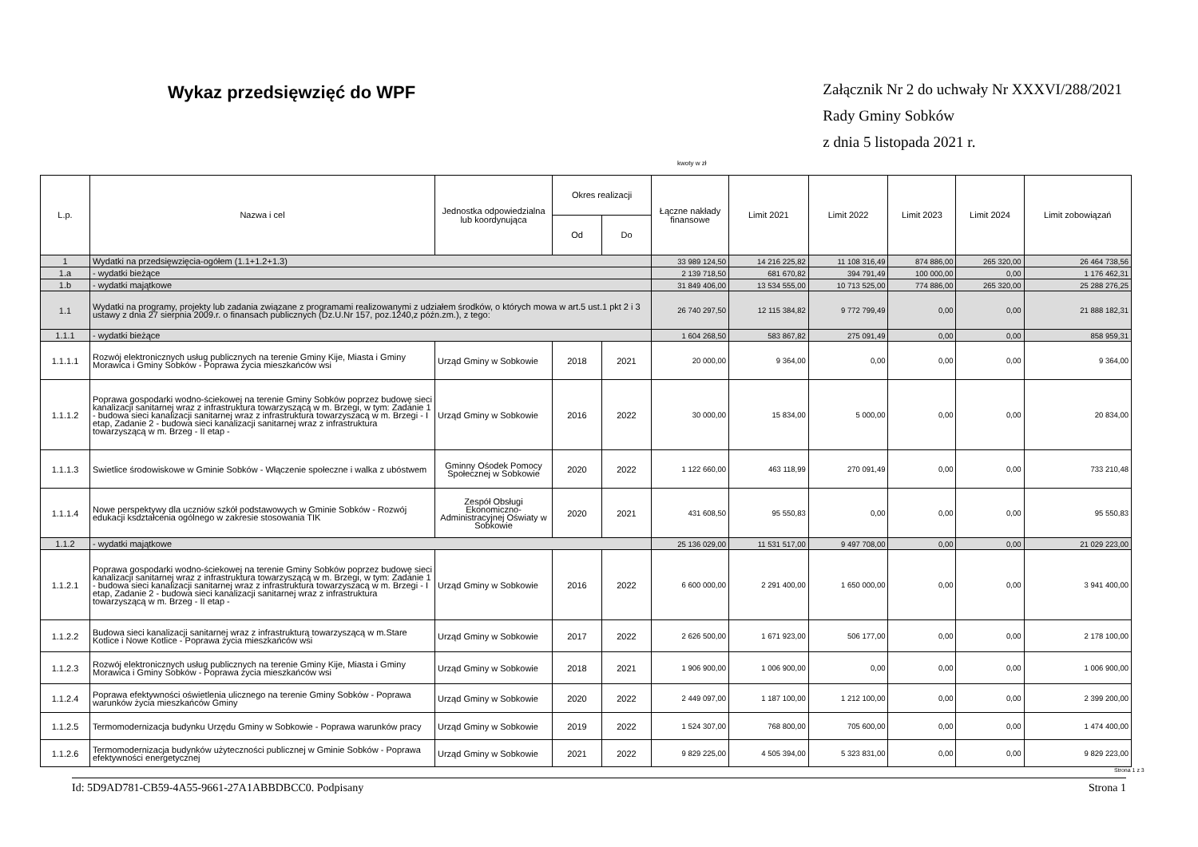Wykaz przedsięwzięć do WPF
Załącznik Nr 2 do uchwały Nr XXXVI/288/2021
Rady Gminy Sobków
z dnia 5 listopada 2021 r.
kwoty w zł
| L.p. | Nazwa i cel | Jednostka odpowiedzialna lub koordynująca | Okres realizacji | | Łączne nakłady finansowe | Limit 2021 | Limit 2022 | Limit 2023 | Limit 2024 | Limit zobowiązań |
| --- | --- | --- | --- | --- | --- | --- | --- | --- | --- | --- |
| | | | Od | Do | | | | | | |
| 1 | Wydatki na przedsięwzięcia-ogółem (1.1+1.2+1.3) | | | | 33 989 124,50 | 14 216 225,82 | 11 108 316,49 | 874 886,00 | 265 320,00 | 26 464 738,56 |
| 1.a | - wydatki bieżące | | | | 2 139 718,50 | 681 670,82 | 394 791,49 | 100 000,00 | 0,00 | 1 176 462,31 |
| 1.b | - wydatki majątkowe | | | | 31 849 406,00 | 13 534 555,00 | 10 713 525,00 | 774 886,00 | 265 320,00 | 25 288 276,25 |
| 1.1 | Wydatki na programy, projekty lub zadania związane z programami realizowanymi z udziałem środków, o których mowa w art.5 ust.1 pkt 2 i 3 ustawy z dnia 27 sierpnia 2009.r. o finansach publicznych (Dz.U.Nr 157, poz.1240,z późn.zm.), z tego: | | | | 26 740 297,50 | 12 115 384,82 | 9 772 799,49 | 0,00 | 0,00 | 21 888 182,31 |
| 1.1.1 | - wydatki bieżące | | | | 1 604 268,50 | 583 867,82 | 275 091,49 | 0,00 | 0,00 | 858 959,31 |
| 1.1.1.1 | Rozwój elektronicznych usług publicznych na terenie Gminy Kije, Miasta i Gminy Morawica i Gminy Sobków - Poprawa życia mieszkańców wsi | Urząd Gminy w Sobkowie | 2018 | 2021 | 20 000,00 | 9 364,00 | 0,00 | 0,00 | 0,00 | 9 364,00 |
| 1.1.1.2 | Poprawa gospodarki wodno-ściekowej na terenie Gminy Sobków poprzez budowę sieci kanalizacji sanitarnej wraz z infrastruktura towarzyszącą w m. Brzegi, w tym: Zadanie 1 - budowa sieci kanalizacji sanitarnej wraz z infrastruktura towarzyszacą w m. Brzegi - I etap, Zadanie 2 - budowa sieci kanalizacji sanitarnej wraz z infrastruktura towarzyszącą w m. Brzeg - II etap - | Urząd Gminy w Sobkowie | 2016 | 2022 | 30 000,00 | 15 834,00 | 5 000,00 | 0,00 | 0,00 | 20 834,00 |
| 1.1.1.3 | Swietlice środowiskowe w Gminie Sobków - Włączenie społeczne i walka z ubóstwem | Gminny Ośodek Pomocy Społecznej w Sobkowie | 2020 | 2022 | 1 122 660,00 | 463 118,99 | 270 091,49 | 0,00 | 0,00 | 733 210,48 |
| 1.1.1.4 | Nowe perspektywy dla uczniów szkół podstawowych w Gminie Sobków - Rozwój edukacji ksdztałcenia ogólnego w zakresie stosowania TIK | Zespół Obsługi Ekonomiczno-Administracyjnej Oświaty w Sobkowie | 2020 | 2021 | 431 608,50 | 95 550,83 | 0,00 | 0,00 | 0,00 | 95 550,83 |
| 1.1.2 | - wydatki majątkowe | | | | 25 136 029,00 | 11 531 517,00 | 9 497 708,00 | 0,00 | 0,00 | 21 029 223,00 |
| 1.1.2.1 | Poprawa gospodarki wodno-ściekowej na terenie Gminy Sobków poprzez budowę sieci kanalizacji sanitarnej wraz z infrastruktura towarzyszącą w m. Brzegi, w tym: Zadanie 1 - budowa sieci kanalizacji sanitarnej wraz z infrastruktura towarzyszacą w m. Brzegi - I etap, Zadanie 2 - budowa sieci kanalizacji sanitarnej wraz z infrastruktura towarzyszącą w m. Brzeg - II etap - | Urząd Gminy w Sobkowie | 2016 | 2022 | 6 600 000,00 | 2 291 400,00 | 1 650 000,00 | 0,00 | 0,00 | 3 941 400,00 |
| 1.1.2.2 | Budowa sieci kanalizacji sanitarnej wraz z infrastrukturą towarzyszącą w m.Stare Kotlice i Nowe Kotlice - Poprawa życia mieszkańców wsi | Urząd Gminy w Sobkowie | 2017 | 2022 | 2 626 500,00 | 1 671 923,00 | 506 177,00 | 0,00 | 0,00 | 2 178 100,00 |
| 1.1.2.3 | Rozwój elektronicznych usług publicznych na terenie Gminy Kije, Miasta i Gminy Morawica i Gminy Sobków - Poprawa życia mieszkańców wsi | Urząd Gminy w Sobkowie | 2018 | 2021 | 1 906 900,00 | 1 006 900,00 | 0,00 | 0,00 | 0,00 | 1 006 900,00 |
| 1.1.2.4 | Poprawa efektywności oświetlenia ulicznego na terenie Gminy Sobków - Poprawa warunków życia mieszkańców Gminy | Urząd Gminy w Sobkowie | 2020 | 2022 | 2 449 097,00 | 1 187 100,00 | 1 212 100,00 | 0,00 | 0,00 | 2 399 200,00 |
| 1.1.2.5 | Termomodernizacja budynku Urzędu Gminy w Sobkowie - Poprawa warunków pracy | Urząd Gminy w Sobkowie | 2019 | 2022 | 1 524 307,00 | 768 800,00 | 705 600,00 | 0,00 | 0,00 | 1 474 400,00 |
| 1.1.2.6 | Termomodernizacja budynków użyteczności publicznej w Gminie Sobków - Poprawa efektywności energetycznej | Urząd Gminy w Sobkowie | 2021 | 2022 | 9 829 225,00 | 4 505 394,00 | 5 323 831,00 | 0,00 | 0,00 | 9 829 223,00 |
Strona 1 z 3
Id: 5D9AD781-CB59-4A55-9661-27A1ABBDBCC0. Podpisany Strona 1